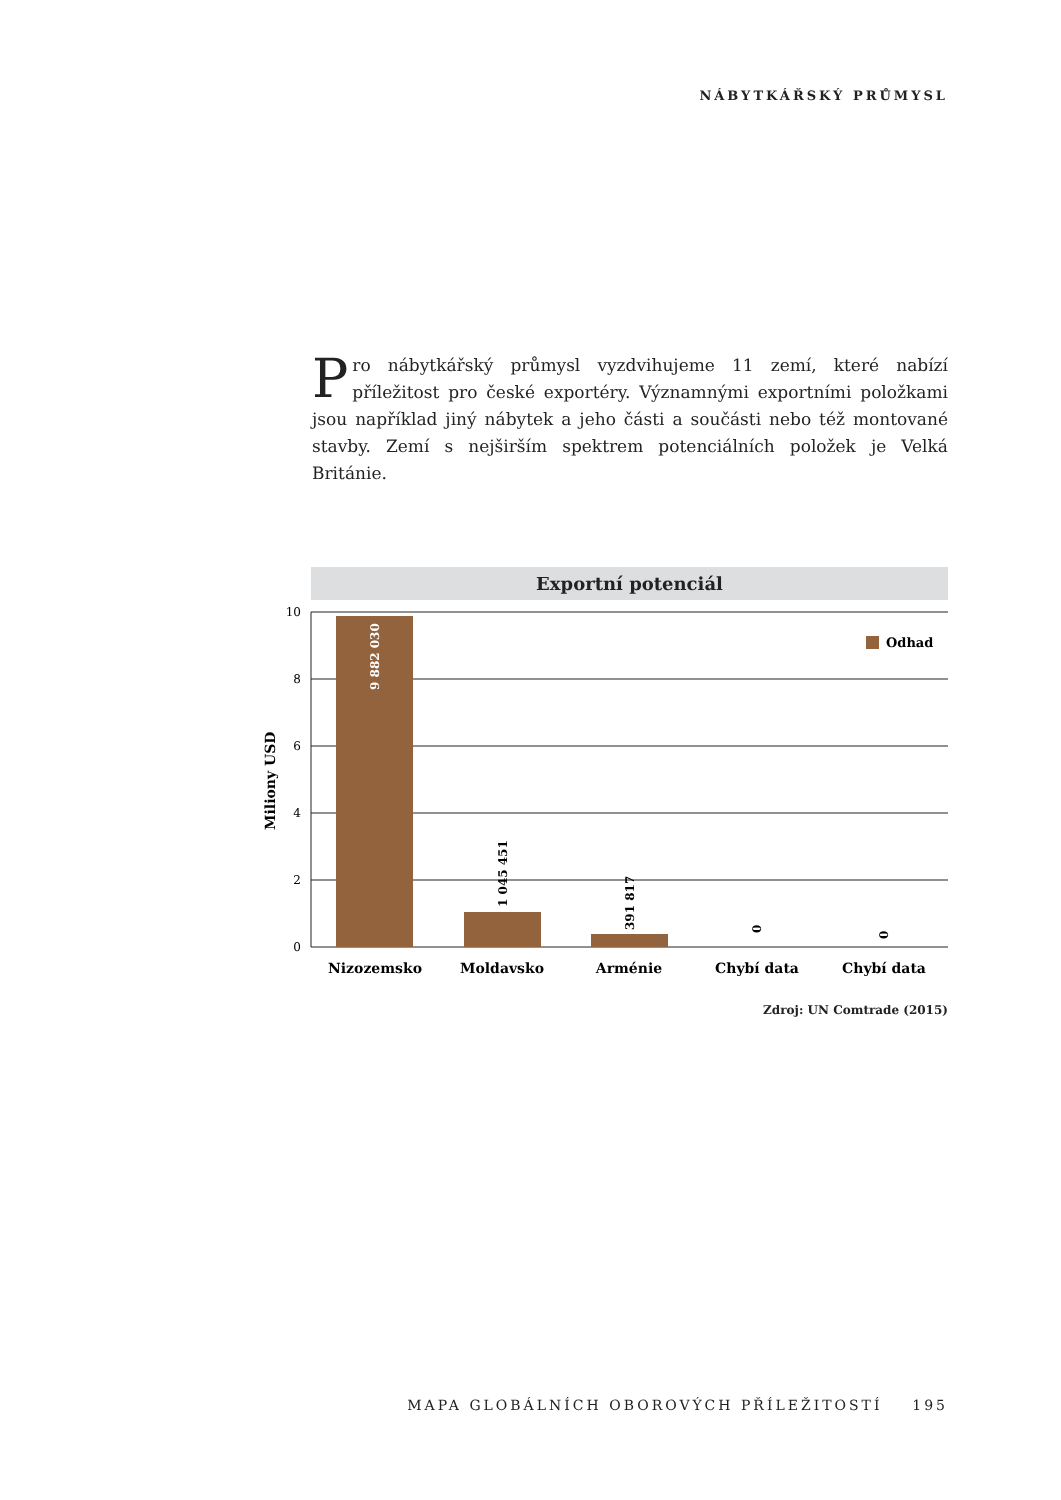NÁBYTKÁŘSKÝ PRŮMYSL
Pro nábytkářský průmysl vyzdvihujeme 11 zemí, které nabízí příležitost pro české exportéry. Významnými exportními položkami jsou například jiný nábytek a jeho části a součásti nebo též montované stavby. Zemí s nejširším spektrem potenciálních položek je Velká Británie.
Exportní potenciál
10
8
6
4
2
0
9 882 030
1 045 451
391 817
0
0
Odhad
Nizozemsko
Moldavsko
Arménie
Chybí data
Chybí data
Miliony USD
Zdroj: UN Comtrade (2015)
MAPA GLOBÁLNÍCH OBOROVÝCH PŘÍLEŽITOSTÍ 195